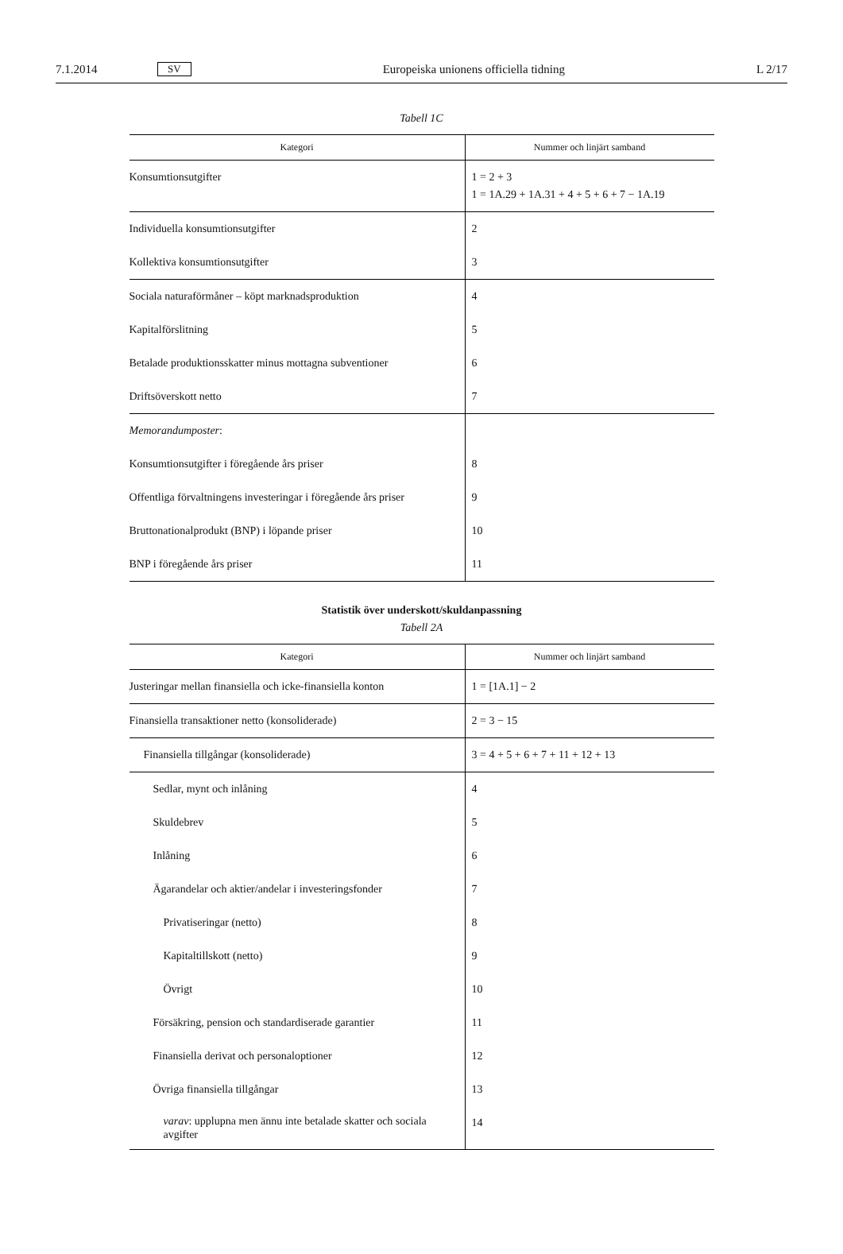7.1.2014 SV Europeiska unionens officiella tidning L 2/17
Tabell 1C
| Kategori | Nummer och linjärt samband |
| --- | --- |
| Konsumtionsutgifter | 1 = 2 + 3 1 = 1A.29 + 1A.31 + 4 + 5 + 6 + 7 − 1A.19 |
| Individuella konsumtionsutgifter | 2 |
| Kollektiva konsumtionsutgifter | 3 |
| Sociala naturaförmåner – köpt marknadsproduktion | 4 |
| Kapitalförslitning | 5 |
| Betalade produktionsskatter minus mottagna subventioner | 6 |
| Driftsöverskott netto | 7 |
| Memorandumposter : | |
| Konsumtionsutgifter i föregående års priser | 8 |
| Offentliga förvaltningens investeringar i föregående års priser | 9 |
| Bruttonationalprodukt (BNP) i löpande priser | 10 |
| BNP i föregående års priser | 11 |
Statistik över underskott/skuldanpassning
Tabell 2A
| Kategori | Nummer och linjärt samband |
| --- | --- |
| Justeringar mellan finansiella och icke-finansiella konton | 1 = [1A.1] − 2 |
| Finansiella transaktioner netto (konsoliderade) | 2 = 3 − 15 |
| Finansiella tillgångar (konsoliderade) | 3 = 4 + 5 + 6 + 7 + 11 + 12 + 13 |
| Sedlar, mynt och inlåning | 4 |
| Skuldebrev | 5 |
| Inlåning | 6 |
| Ägarandelar och aktier/andelar i investeringsfonder | 7 |
| Privatiseringar (netto) | 8 |
| Kapitaltillskott (netto) | 9 |
| Övrigt | 10 |
| Försäkring, pension och standardiserade garantier | 11 |
| Finansiella derivat och personaloptioner | 12 |
| Övriga finansiella tillgångar | 13 |
| varav : upplupna men ännu inte betalade skatter och sociala avgifter | 14 |